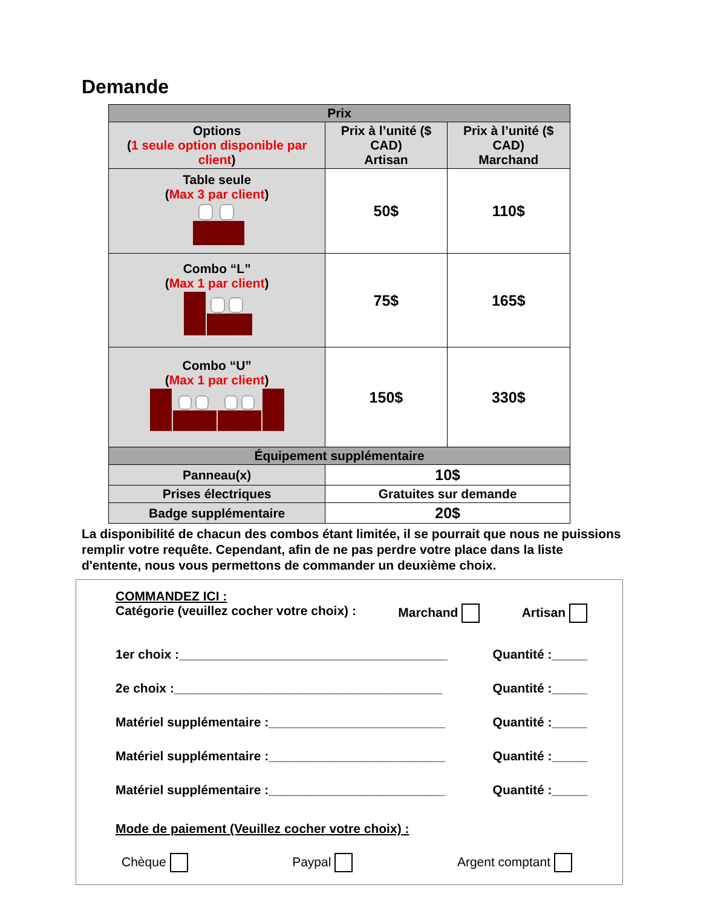Demande
| Prix | | |
| --- | --- | --- |
| Options ( 1 seule option disponible par client ) | Prix à l’unité ($ CAD) Artisan | Prix à l’unité ($ CAD) Marchand |
| Table seule ( Max 3 par client ) | 50$ | 110$ |
| Combo “L” ( Max 1 par client ) | 75$ | 165$ |
| Combo “U” ( Max 1 par client ) | 150$ | 330$ |
| Équipement supplémentaire | | |
| Panneau(x) | 10$ | |
| Prises électriques | Gratuites sur demande | |
| Badge supplémentaire | 20$ | |
La disponibilité de chacun des combos étant limitée, il se pourrait que nous ne puissions remplir votre requête. Cependant, afin de ne pas perdre votre place dans la liste d'entente, nous vous permettons de commander un deuxième choix.
COMMANDEZ ICI :
Catégorie (veuillez cocher votre choix) : Marchand Artisan
1er choix :______________________________________ Quantité :_____
2e choix :______________________________________ Quantité :_____
Matériel supplémentaire :_________________________ Quantité :_____
Matériel supplémentaire :_________________________ Quantité :_____
Matériel supplémentaire :_________________________ Quantité :_____
Mode de paiement (Veuillez cocher votre choix) :
Chèque Paypal Argent comptant